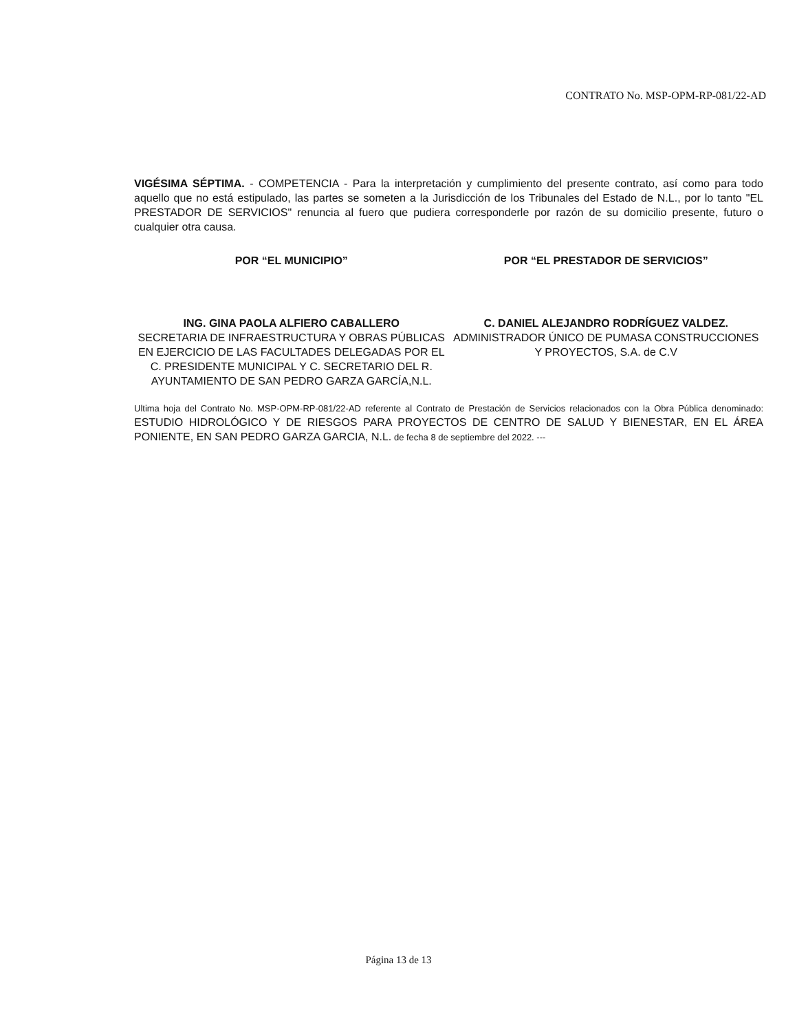CONTRATO No. MSP-OPM-RP-081/22-AD
VIGÉSIMA SÉPTIMA. - COMPETENCIA - Para la interpretación y cumplimiento del presente contrato, así como para todo aquello que no está estipulado, las partes se someten a la Jurisdicción de los Tribunales del Estado de N.L., por lo tanto "EL PRESTADOR DE SERVICIOS" renuncia al fuero que pudiera corresponderle por razón de su domicilio presente, futuro o cualquier otra causa.
POR “EL MUNICIPIO”
ING. GINA PAOLA ALFIERO CABALLERO
SECRETARIA DE INFRAESTRUCTURA Y OBRAS PÚBLICAS EN EJERCICIO DE LAS FACULTADES DELEGADAS POR EL C. PRESIDENTE MUNICIPAL Y C. SECRETARIO DEL R. AYUNTAMIENTO DE SAN PEDRO GARZA GARCÍA,N.L.
POR “EL PRESTADOR DE SERVICIOS”
C. DANIEL ALEJANDRO RODRÍGUEZ VALDEZ.
ADMINISTRADOR ÚNICO DE PUMASA CONSTRUCCIONES Y PROYECTOS, S.A. de C.V
Ultima hoja del Contrato No. MSP-OPM-RP-081/22-AD referente al Contrato de Prestación de Servicios relacionados con la Obra Pública denominado: ESTUDIO HIDROLÓGICO Y DE RIESGOS PARA PROYECTOS DE CENTRO DE SALUD Y BIENESTAR, EN EL ÁREA PONIENTE, EN SAN PEDRO GARZA GARCIA, N.L. de fecha 8 de septiembre del 2022. ---
Página 13 de 13